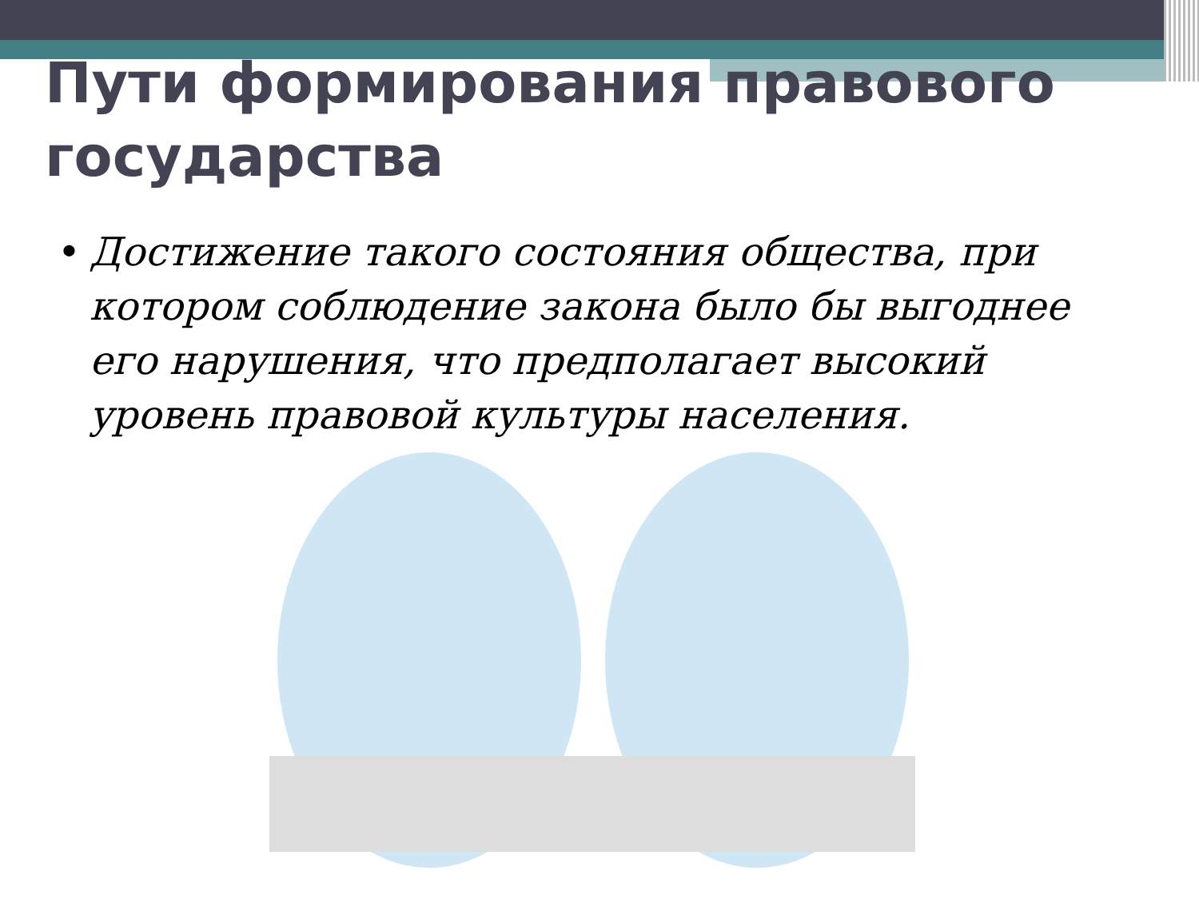Пути формирования правового государства
•
Достижение такого состояния общества, при котором соблюдение закона было бы выгоднее его нарушения, что предполагает высокий уровень правовой культуры населения.